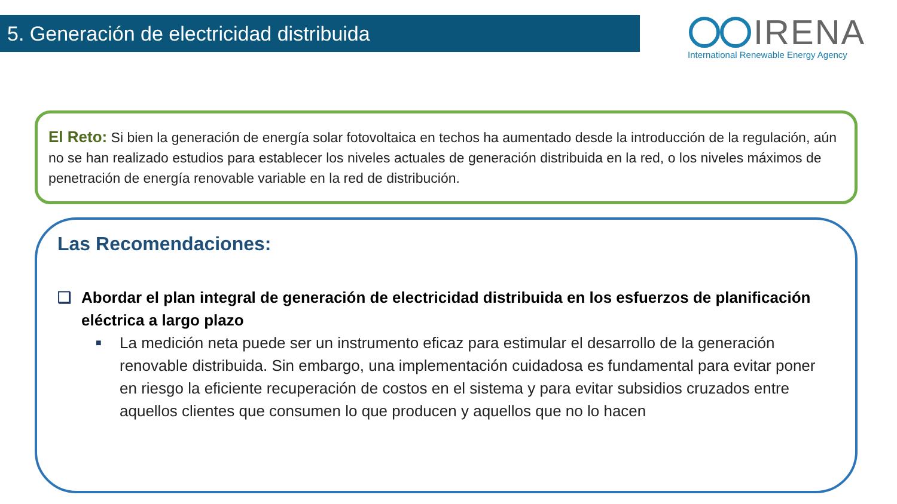5. Generación de electricidad distribuida
IRENA
International Renewable Energy Agency
El Reto: Si bien la generación de energía solar fotovoltaica en techos ha aumentado desde la introducción de la regulación, aún no se han realizado estudios para establecer los niveles actuales de generación distribuida en la red, o los niveles máximos de penetración de energía renovable variable en la red de distribución.
Las Recomendaciones:
❑ Abordar el plan integral de generación de electricidad distribuida en los esfuerzos de planificación eléctrica a largo plazo
■ La medición neta puede ser un instrumento eficaz para estimular el desarrollo de la generación renovable distribuida. Sin embargo, una implementación cuidadosa es fundamental para evitar poner en riesgo la eficiente recuperación de costos en el sistema y para evitar subsidios cruzados entre aquellos clientes que consumen lo que producen y aquellos que no lo hacen